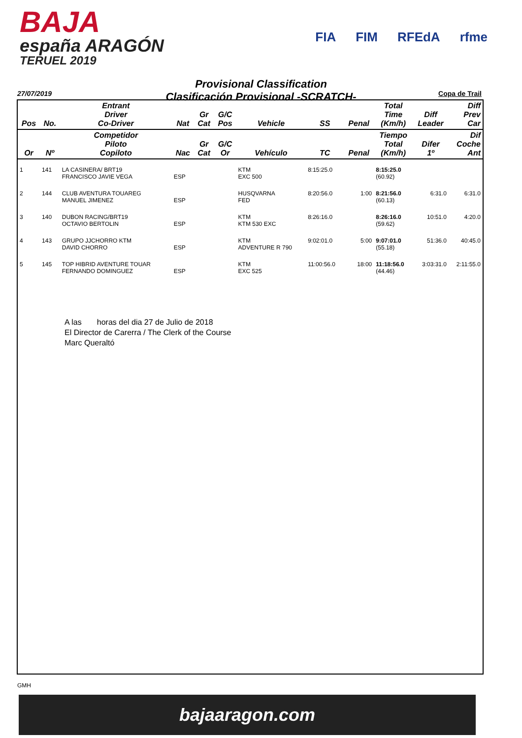BAJA
españa ARAGÓN
TERUEL 2019
FIA FIM RFEdA rfme
Provisional Classification
Clasificación Provisional -SCRATCH-
27/07/2019 Copa de Trail
| Pos | No. | Entrant Driver Co-Driver | Nat | Gr Cat | G/C Pos | Vehicle | SS | Penal | Total Time (Km/h) | Diff Leader | Diff Prev Car |
| --- | --- | --- | --- | --- | --- | --- | --- | --- | --- | --- | --- |
| Or | Nº | Competidor Piloto Copiloto | Nac | Gr Cat | G/C Or | Vehículo | TC | Penal | Tiempo Total (Km/h) | Difer 1º | Dif Coche Ant |
| 1 | 141 | LA CASINERA/ BRT19 FRANCISCO JAVIE VEGA | ESP | | | KTM EXC 500 | 8:15:25.0 | | 8:15:25.0 (60.92) | | |
| 2 | 144 | CLUB AVENTURA TOUAREG MANUEL JIMENEZ | ESP | | | HUSQVARNA FED | 8:20:56.0 | 1:00 | 8:21:56.0 (60.13) | 6:31.0 | 6:31.0 |
| 3 | 140 | DUBON RACING/BRT19 OCTAVIO BERTOLIN | ESP | | | KTM KTM 530 EXC | 8:26:16.0 | | 8:26:16.0 (59.62) | 10:51.0 | 4:20.0 |
| 4 | 143 | GRUPO JJCHORRO KTM DAVID CHORRO | ESP | | | KTM ADVENTURE R 790 | 9:02:01.0 | 5:00 | 9:07:01.0 (55.18) | 51:36.0 | 40:45.0 |
| 5 | 145 | TOP HIBRID AVENTURE TOUAR FERNANDO DOMINGUEZ | ESP | | | KTM EXC 525 | 11:00:56.0 | 18:00 | 11:18:56.0 (44.46) | 3:03:31.0 | 2:11:55.0 |
A las horas del dia 27 de Julio de 2018
El Director de Carerra / The Clerk of the Course
Marc Queraltó
GMH
bajaaragon.com